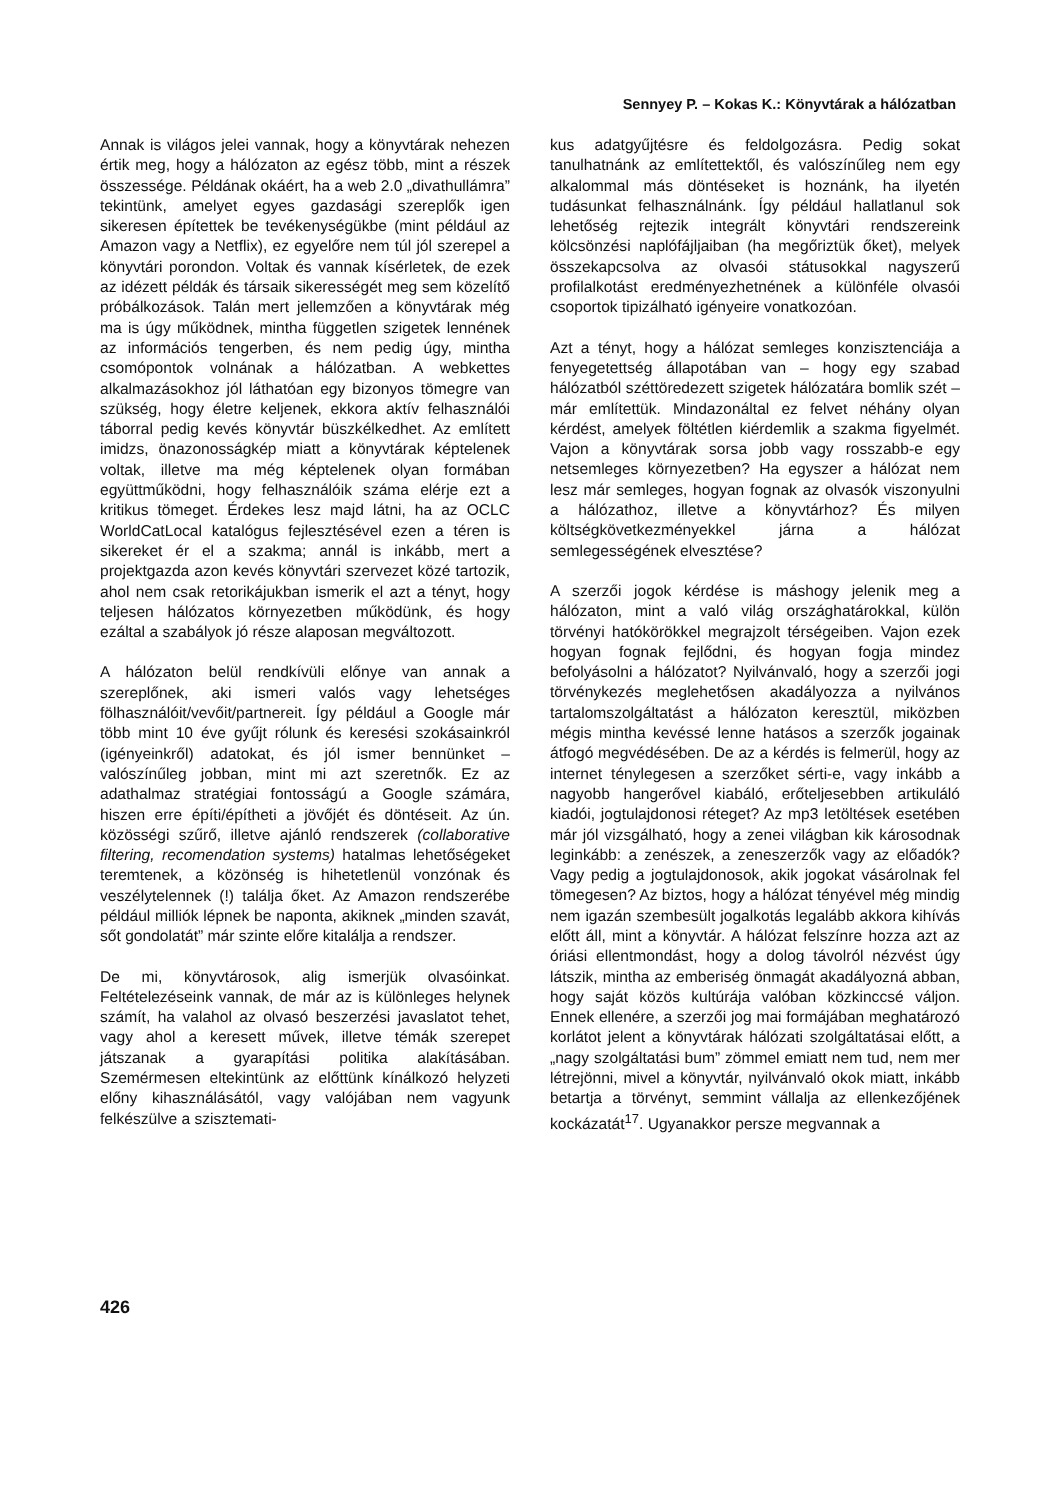Sennyey P. – Kokas K.: Könyvtárak a hálózatban
Annak is világos jelei vannak, hogy a könyvtárak nehezen értik meg, hogy a hálózaton az egész több, mint a részek összessége. Példának okáért, ha a web 2.0 „divathullámra” tekintünk, amelyet egyes gazdasági szereplők igen sikeresen építettek be tevékenységükbe (mint például az Amazon vagy a Netflix), ez egyelőre nem túl jól szerepel a könyvtári porondon. Voltak és vannak kísérletek, de ezek az idézett példák és társaik sikerességét meg sem közelítő próbálkozások. Talán mert jellemzően a könyvtárak még ma is úgy működnek, mintha független szigetek lennének az információs tengerben, és nem pedig úgy, mintha csomópontok volnának a hálózatban. A webkettes alkalmazásokhoz jól láthatóan egy bizonyos tömegre van szükség, hogy életre keljenek, ekkora aktív felhasználói táborral pedig kevés könyvtár büszkélkedhet. Az említett imidzs, önazonosságkép miatt a könyvtárak képtelenek voltak, illetve ma még képtelenek olyan formában együttműködni, hogy felhasználóik száma elérje ezt a kritikus tömeget. Érdekes lesz majd látni, ha az OCLC WorldCatLocal katalógus fejlesztésével ezen a téren is sikereket ér el a szakma; annál is inkább, mert a projektgazda azon kevés könyvtári szervezet közé tartozik, ahol nem csak retorikájukban ismerik el azt a tényt, hogy teljesen hálózatos környezetben működünk, és hogy ezáltal a szabályok jó része alaposan megváltozott.
A hálózaton belül rendkívüli előnye van annak a szereplőnek, aki ismeri valós vagy lehetséges fölhasználóit/vevőit/partnereit. Így például a Google már több mint 10 éve gyűjt rólunk és keresési szokásainkról (igényeinkről) adatokat, és jól ismer bennünket – valószínűleg jobban, mint mi azt szeretnők. Ez az adathalmaz stratégiai fontosságú a Google számára, hiszen erre építi/építheti a jövőjét és döntéseit. Az ún. közösségi szűrő, illetve ajánló rendszerek (collaborative filtering, recomendation systems) hatalmas lehetőségeket teremtenek, a közönség is hihetetlenül vonzónak és veszélytelennek (!) találja őket. Az Amazon rendszerébe például milliók lépnek be naponta, akiknek „minden szavát, sőt gondolatát” már szinte előre kitalálja a rendszer.
De mi, könyvtárosok, alig ismerjük olvasóinkat. Feltételezéseink vannak, de már az is különleges helynek számít, ha valahol az olvasó beszerzési javaslatot tehet, vagy ahol a keresett művek, illetve témák szerepet játszanak a gyarapítási politika alakításában. Szemérmesen eltekintünk az előttünk kínálkozó helyzeti előny kihasználásától, vagy valójában nem vagyunk felkészülve a szisztemati-
kus adatgyűjtésre és feldolgozásra. Pedig sokat tanulhatnánk az említettektől, és valószínűleg nem egy alkalommal más döntéseket is hoznánk, ha ilyetén tudásunkat felhasználnánk. Így például hallatlanul sok lehetőség rejtezik integrált könyvtári rendszereink kölcsönzési naplófájljaiban (ha megőriztük őket), melyek összekapcsolva az olvasói státusokkal nagyszerű profilalkotást eredményezhetnének a különféle olvasói csoportok tipizálható igényeire vonatkozóan.
Azt a tényt, hogy a hálózat semleges konzisztenciája a fenyegetettség állapotában van – hogy egy szabad hálózatból széttöredezett szigetek hálózatára bomlik szét – már említettük. Mindazonáltal ez felvet néhány olyan kérdést, amelyek föltétlen kiérdemlik a szakma figyelmét. Vajon a könyvtárak sorsa jobb vagy rosszabb-e egy netsemleges környezetben? Ha egyszer a hálózat nem lesz már semleges, hogyan fognak az olvasók viszonyulni a hálózathoz, illetve a könyvtárhoz? És milyen költségkövetkezményekkel járna a hálózat semlegességének elvesztése?
A szerzői jogok kérdése is máshogy jelenik meg a hálózaton, mint a való világ országhatárokkal, külön törvényi hatókörökkel megrajzolt térségeiben. Vajon ezek hogyan fognak fejlődni, és hogyan fogja mindez befolyásolni a hálózatot? Nyilvánvaló, hogy a szerzői jogi törvénykezés meglehetősen akadályozza a nyilvános tartalomszolgáltatást a hálózaton keresztül, miközben mégis mintha kevéssé lenne hatásos a szerzők jogainak átfogó megvédésében. De az a kérdés is felmerül, hogy az internet ténylegesen a szerzőket sérti-e, vagy inkább a nagyobb hangerővel kiabáló, erőteljesebben artikuláló kiadói, jogtulajdonosi réteget? Az mp3 letöltések esetében már jól vizsgálható, hogy a zenei világban kik károsodnak leginkább: a zenészek, a zeneszerzők vagy az előadók? Vagy pedig a jogtulajdonosok, akik jogokat vásárolnak fel tömegesen? Az biztos, hogy a hálózat tényével még mindig nem igazán szembesült jogalkotás legalább akkora kihívás előtt áll, mint a könyvtár. A hálózat felszínre hozza azt az óriási ellentmondást, hogy a dolog távolról nézvést úgy látszik, mintha az emberiség önmagát akadályozná abban, hogy saját közös kultúrája valóban közkinccsé váljon. Ennek ellenére, a szerzői jog mai formájában meghatározó korlátot jelent a könyvtárak hálózati szolgáltatásai előtt, a „nagy szolgáltatási bum” zömmel emiatt nem tud, nem mer létrejönni, mivel a könyvtár, nyilvánvaló okok miatt, inkább betartja a törvényt, semmint vállalja az ellenkezőjének kockázatát<sup>17</sup>. Ugyanakkor persze megvannak a
426